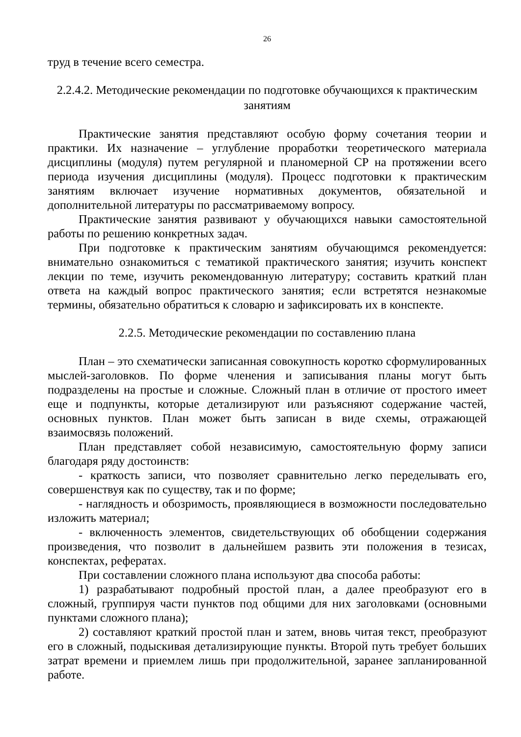26
труд в течение всего семестра.
2.2.4.2. Методические рекомендации по подготовке обучающихся к практическим занятиям
Практические занятия представляют особую форму сочетания теории и практики. Их назначение – углубление проработки теоретического материала дисциплины (модуля) путем регулярной и планомерной СР на протяжении всего периода изучения дисциплины (модуля). Процесс подготовки к практическим занятиям включает изучение нормативных документов, обязательной и дополнительной литературы по рассматриваемому вопросу.
Практические занятия развивают у обучающихся навыки самостоятельной работы по решению конкретных задач.
При подготовке к практическим занятиям обучающимся рекомендуется: внимательно ознакомиться с тематикой практического занятия; изучить конспект лекции по теме, изучить рекомендованную литературу; составить краткий план ответа на каждый вопрос практического занятия; если встретятся незнакомые термины, обязательно обратиться к словарю и зафиксировать их в конспекте.
2.2.5. Методические рекомендации по составлению плана
План – это схематически записанная совокупность коротко сформулированных мыслей-заголовков. По форме членения и записывания планы могут быть подразделены на простые и сложные. Сложный план в отличие от простого имеет еще и подпункты, которые детализируют или разъясняют содержание частей, основных пунктов. План может быть записан в виде схемы, отражающей взаимосвязь положений.
План представляет собой независимую, самостоятельную форму записи благодаря ряду достоинств:
- краткость записи, что позволяет сравнительно легко переделывать его, совершенствуя как по существу, так и по форме;
- наглядность и обозримость, проявляющиеся в возможности последовательно изложить материал;
- включенность элементов, свидетельствующих об обобщении содержания произведения, что позволит в дальнейшем развить эти положения в тезисах, конспектах, рефератах.
При составлении сложного плана используют два способа работы:
1) разрабатывают подробный простой план, а далее преобразуют его в сложный, группируя части пунктов под общими для них заголовками (основными пунктами сложного плана);
2) составляют краткий простой план и затем, вновь читая текст, преобразуют его в сложный, подыскивая детализирующие пункты. Второй путь требует больших затрат времени и приемлем лишь при продолжительной, заранее запланированной работе.